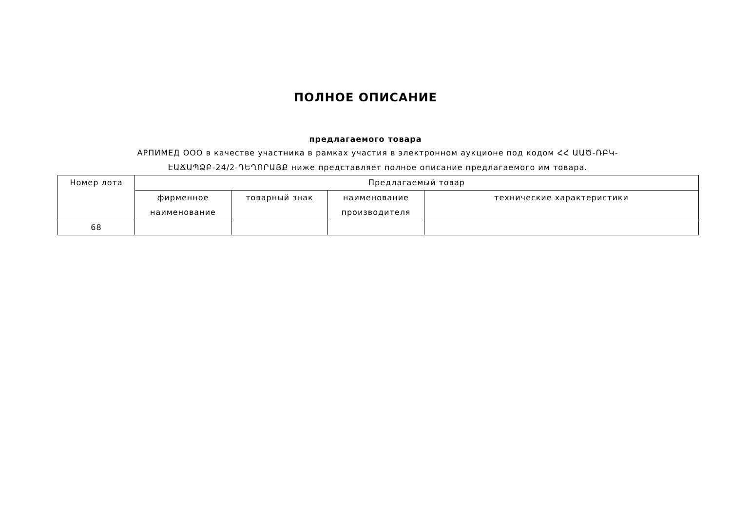ПОЛНОЕ ОПИСАНИЕ
предлагаемого товара
АРПИМЕД ООО в качестве участника в рамках участия в электронном аукционе под кодом ՀՀ ԱԱԾ-ՌԲԿ-ԷԱՃԱՊՁԲ-24/2-ԴԵՂՈՐԱՅՔ ниже представляет полное описание предлагаемого им товара.
| Номер лота | Предлагаемый товар | | | |
| --- | --- | --- | --- | --- |
| | фирменное наименование | товарный знак | наименование производителя | технические характеристики |
| 68 | | | | |